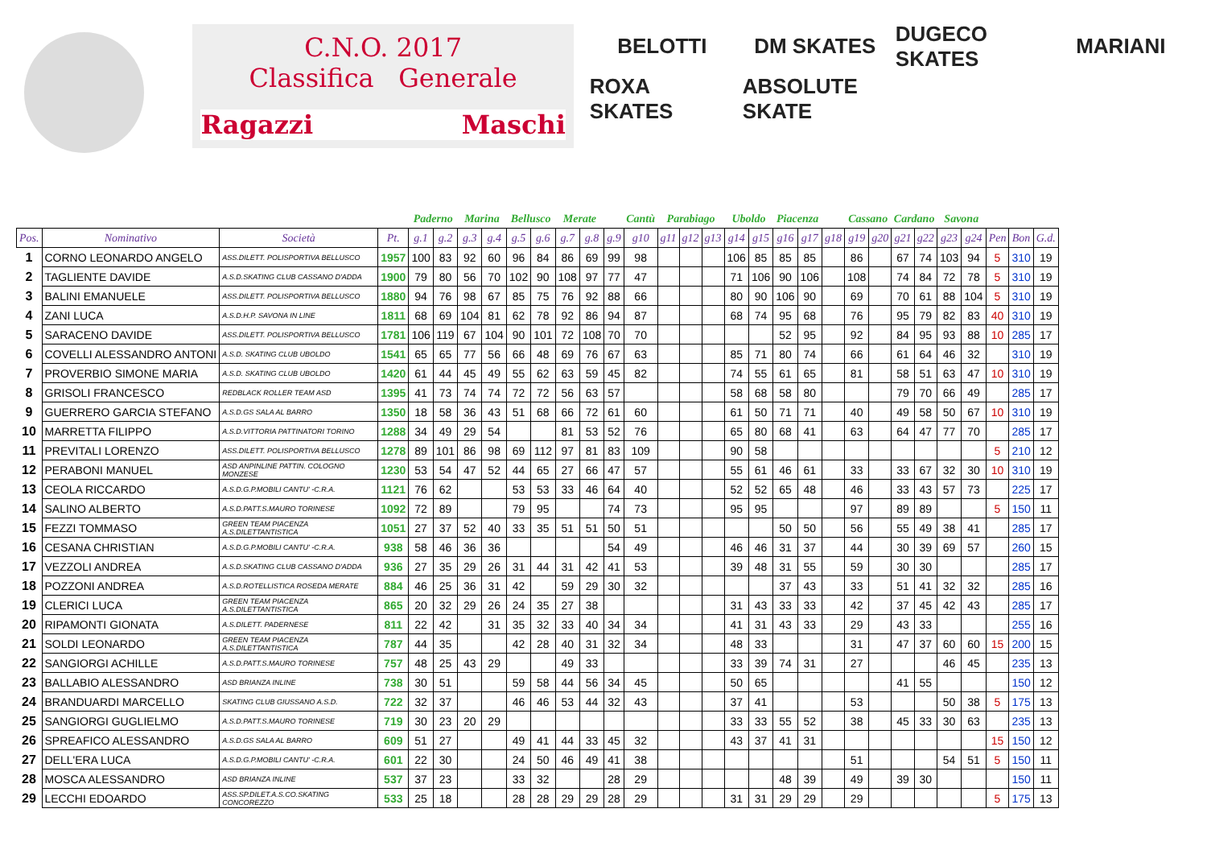C.N.O. 2017
Classifica Generale
Ragazzi Maschi
BELOTTI DM SKATES DUGECO SKATES MARIANI ROXA SKATES ABSOLUTE SKATE
| | | | | Paderno | | Marina | | Bellusco | | Merate | | | Cantù | Parabiago | | | Uboldo | | Piacenza | | | Cassano | | Cardano | | Savona | | | | |
| --- | --- | --- | --- | --- | --- | --- | --- | --- | --- | --- | --- | --- | --- | --- | --- | --- | --- | --- | --- | --- | --- | --- | --- | --- | --- | --- | --- | --- | --- | --- |
| Pos. | Nominativo | Società | Pt. | g.1 | g.2 | g.3 | g.4 | g.5 | g.6 | g.7 | g.8 | g.9 | g10 | g11 | g12 | g13 | g14 | g15 | g16 | g17 | g18 | g19 | g20 | g21 | g22 | g23 | g24 | Pen | Bon | G.d. |
| 1 | CORNO LEONARDO ANGELO | ASS.DILETT. POLISPORTIVA BELLUSCO | 1957 | 100 | 83 | 92 | 60 | 96 | 84 | 86 | 69 | 99 | 98 | | | | 106 | 85 | 85 | 85 | | 86 | | 67 | 74 | 103 | 94 | 5 | 310 | 19 |
| 2 | TAGLIENTE DAVIDE | A.S.D.SKATING CLUB CASSANO D'ADDA | 1900 | 79 | 80 | 56 | 70 | 102 | 90 | 108 | 97 | 77 | 47 | | | | 71 | 106 | 90 | 106 | | 108 | | 74 | 84 | 72 | 78 | 5 | 310 | 19 |
| 3 | BALINI EMANUELE | ASS.DILETT. POLISPORTIVA BELLUSCO | 1880 | 94 | 76 | 98 | 67 | 85 | 75 | 76 | 92 | 88 | 66 | | | | 80 | 90 | 106 | 90 | | 69 | | 70 | 61 | 88 | 104 | 5 | 310 | 19 |
| 4 | ZANI LUCA | A.S.D.H.P. SAVONA IN LINE | 1811 | 68 | 69 | 104 | 81 | 62 | 78 | 92 | 86 | 94 | 87 | | | | 68 | 74 | 95 | 68 | | 76 | | 95 | 79 | 82 | 83 | 40 | 310 | 19 |
| 5 | SARACENO DAVIDE | ASS.DILETT. POLISPORTIVA BELLUSCO | 1781 | 106 | 119 | 67 | 104 | 90 | 101 | 72 | 108 | 70 | 70 | | | | | | 52 | 95 | | 92 | | 84 | 95 | 93 | 88 | 10 | 285 | 17 |
| 6 | COVELLI ALESSANDRO ANTONI | A.S.D. SKATING CLUB UBOLDO | 1541 | 65 | 65 | 77 | 56 | 66 | 48 | 69 | 76 | 67 | 63 | | | | 85 | 71 | 80 | 74 | | 66 | | 61 | 64 | 46 | 32 | | 310 | 19 |
| 7 | PROVERBIO SIMONE MARIA | A.S.D. SKATING CLUB UBOLDO | 1420 | 61 | 44 | 45 | 49 | 55 | 62 | 63 | 59 | 45 | 82 | | | | 74 | 55 | 61 | 65 | | 81 | | 58 | 51 | 63 | 47 | 10 | 310 | 19 |
| 8 | GRISOLI FRANCESCO | REDBLACK ROLLER TEAM ASD | 1395 | 41 | 73 | 74 | 74 | 72 | 72 | 56 | 63 | 57 | | | | | 58 | 68 | 58 | 80 | | | | 79 | 70 | 66 | 49 | | 285 | 17 |
| 9 | GUERRERO GARCIA STEFANO | A.S.D.GS SALA AL BARRO | 1350 | 18 | 58 | 36 | 43 | 51 | 68 | 66 | 72 | 61 | 60 | | | | 61 | 50 | 71 | 71 | | 40 | | 49 | 58 | 50 | 67 | 10 | 310 | 19 |
| 10 | MARRETTA FILIPPO | A.S.D.VITTORIA PATTINATORI TORINO | 1288 | 34 | 49 | 29 | 54 | | | 81 | 53 | 52 | 76 | | | | 65 | 80 | 68 | 41 | | 63 | | 64 | 47 | 77 | 70 | | 285 | 17 |
| 11 | PREVITALI LORENZO | ASS.DILETT. POLISPORTIVA BELLUSCO | 1278 | 89 | 101 | 86 | 98 | 69 | 112 | 97 | 81 | 83 | 109 | | | | 90 | 58 | | | | | | | | | | 5 | 210 | 12 |
| 12 | PERABONI MANUEL | ASD ANPINLINE PATTIN. COLOGNO MONZESE | 1230 | 53 | 54 | 47 | 52 | 44 | 65 | 27 | 66 | 47 | 57 | | | | 55 | 61 | 46 | 61 | | 33 | | 33 | 67 | 32 | 30 | 10 | 310 | 19 |
| 13 | CEOLA RICCARDO | A.S.D.G.P.MOBILI CANTU' -C.R.A. | 1121 | 76 | 62 | | | 53 | 53 | 33 | 46 | 64 | 40 | | | | 52 | 52 | 65 | 48 | | 46 | | 33 | 43 | 57 | 73 | | 225 | 17 |
| 14 | SALINO ALBERTO | A.S.D.PATT.S.MAURO TORINESE | 1092 | 72 | 89 | | | 79 | 95 | | | 74 | 73 | | | | 95 | 95 | | | | 97 | | 89 | 89 | | | 5 | 150 | 11 |
| 15 | FEZZI TOMMASO | GREEN TEAM PIACENZA A.S.DILETTANTISTICA | 1051 | 27 | 37 | 52 | 40 | 33 | 35 | 51 | 51 | 50 | 51 | | | | | | 50 | 50 | | 56 | | 55 | 49 | 38 | 41 | | 285 | 17 |
| 16 | CESANA CHRISTIAN | A.S.D.G.P.MOBILI CANTU' -C.R.A. | 938 | 58 | 46 | 36 | 36 | | | | | 54 | 49 | | | | 46 | 46 | 31 | 37 | | 44 | | 30 | 39 | 69 | 57 | | 260 | 15 |
| 17 | VEZZOLI ANDREA | A.S.D.SKATING CLUB CASSANO D'ADDA | 936 | 27 | 35 | 29 | 26 | 31 | 44 | 31 | 42 | 41 | 53 | | | | 39 | 48 | 31 | 55 | | 59 | | 30 | 30 | | | | 285 | 17 |
| 18 | POZZONI ANDREA | A.S.D.ROTELLISTICA ROSEDA MERATE | 884 | 46 | 25 | 36 | 31 | 42 | | 59 | 29 | 30 | 32 | | | | | | 37 | 43 | | 33 | | 51 | 41 | 32 | 32 | | 285 | 16 |
| 19 | CLERICI LUCA | GREEN TEAM PIACENZA A.S.DILETTANTISTICA | 865 | 20 | 32 | 29 | 26 | 24 | 35 | 27 | 38 | | | | | | 31 | 43 | 33 | 33 | | 42 | | 37 | 45 | 42 | 43 | | 285 | 17 |
| 20 | RIPAMONTI GIONATA | A.S.DILETT. PADERNESE | 811 | 22 | 42 | | 31 | 35 | 32 | 33 | 40 | 34 | 34 | | | | 41 | 31 | 43 | 33 | | 29 | | 43 | 33 | | | | 255 | 16 |
| 21 | SOLDI LEONARDO | GREEN TEAM PIACENZA A.S.DILETTANTISTICA | 787 | 44 | 35 | | | 42 | 28 | 40 | 31 | 32 | 34 | | | | 48 | 33 | | | | 31 | | 47 | 37 | 60 | 60 | 15 | 200 | 15 |
| 22 | SANGIORGI ACHILLE | A.S.D.PATT.S.MAURO TORINESE | 757 | 48 | 25 | 43 | 29 | | | 49 | 33 | | | | | | 33 | 39 | 74 | 31 | | 27 | | | | 46 | 45 | | 235 | 13 |
| 23 | BALLABIO ALESSANDRO | ASD BRIANZA INLINE | 738 | 30 | 51 | | | 59 | 58 | 44 | 56 | 34 | 45 | | | | 50 | 65 | | | | | | 41 | 55 | | | | 150 | 12 |
| 24 | BRANDUARDI MARCELLO | SKATING CLUB GIUSSANO A.S.D. | 722 | 32 | 37 | | | 46 | 46 | 53 | 44 | 32 | 43 | | | | 37 | 41 | | | | 53 | | | | 50 | 38 | 5 | 175 | 13 |
| 25 | SANGIORGI GUGLIELMO | A.S.D.PATT.S.MAURO TORINESE | 719 | 30 | 23 | 20 | 29 | | | | | | | | | | 33 | 33 | 55 | 52 | | 38 | | 45 | 33 | 30 | 63 | | 235 | 13 |
| 26 | SPREAFICO ALESSANDRO | A.S.D.GS SALA AL BARRO | 609 | 51 | 27 | | | 49 | 41 | 44 | 33 | 45 | 32 | | | | 43 | 37 | 41 | 31 | | | | | | | | 15 | 150 | 12 |
| 27 | DELL'ERA LUCA | A.S.D.G.P.MOBILI CANTU' -C.R.A. | 601 | 22 | 30 | | | 24 | 50 | 46 | 49 | 41 | 38 | | | | | | | | | 51 | | | | 54 | 51 | 5 | 150 | 11 |
| 28 | MOSCA ALESSANDRO | ASD BRIANZA INLINE | 537 | 37 | 23 | | | 33 | 32 | | | 28 | 29 | | | | | | 48 | 39 | | 49 | | 39 | 30 | | | | 150 | 11 |
| 29 | LECCHI EDOARDO | ASS.SP.DILET.A.S.CO.SKATING CONCOREZZO | 533 | 25 | 18 | | | 28 | 28 | 29 | 29 | 28 | 29 | | | | 31 | 31 | 29 | 29 | | 29 | | | | | | 5 | 175 | 13 |